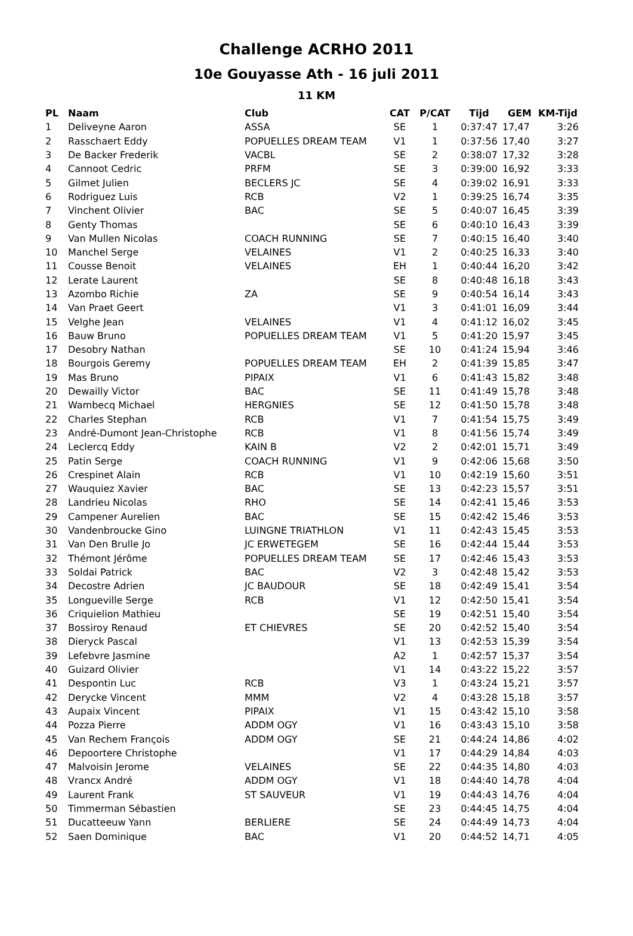Challenge ACRHO 2011
10e Gouyasse Ath - 16 juli 2011
11 KM
| PL | Naam | Club | CAT | P/CAT | Tijd | GEM | KM-Tijd |
| --- | --- | --- | --- | --- | --- | --- | --- |
| 1 | Deliveyne Aaron | ASSA | SE | 1 | 0:37:47 | 17,47 | 3:26 |
| 2 | Rasschaert Eddy | POPUELLES DREAM TEAM | V1 | 1 | 0:37:56 | 17,40 | 3:27 |
| 3 | De Backer Frederik | VACBL | SE | 2 | 0:38:07 | 17,32 | 3:28 |
| 4 | Cannoot Cedric | PRFM | SE | 3 | 0:39:00 | 16,92 | 3:33 |
| 5 | Gilmet Julien | BECLERS JC | SE | 4 | 0:39:02 | 16,91 | 3:33 |
| 6 | Rodriguez Luis | RCB | V2 | 1 | 0:39:25 | 16,74 | 3:35 |
| 7 | Vinchent Olivier | BAC | SE | 5 | 0:40:07 | 16,45 | 3:39 |
| 8 | Genty Thomas | | SE | 6 | 0:40:10 | 16,43 | 3:39 |
| 9 | Van Mullen Nicolas | COACH RUNNING | SE | 7 | 0:40:15 | 16,40 | 3:40 |
| 10 | Manchel Serge | VELAINES | V1 | 2 | 0:40:25 | 16,33 | 3:40 |
| 11 | Cousse Benoit | VELAINES | EH | 1 | 0:40:44 | 16,20 | 3:42 |
| 12 | Lerate Laurent | | SE | 8 | 0:40:48 | 16,18 | 3:43 |
| 13 | Azombo Richie | ZA | SE | 9 | 0:40:54 | 16,14 | 3:43 |
| 14 | Van Praet Geert | | V1 | 3 | 0:41:01 | 16,09 | 3:44 |
| 15 | Velghe Jean | VELAINES | V1 | 4 | 0:41:12 | 16,02 | 3:45 |
| 16 | Bauw Bruno | POPUELLES DREAM TEAM | V1 | 5 | 0:41:20 | 15,97 | 3:45 |
| 17 | Desobry Nathan | | SE | 10 | 0:41:24 | 15,94 | 3:46 |
| 18 | Bourgois Geremy | POPUELLES DREAM TEAM | EH | 2 | 0:41:39 | 15,85 | 3:47 |
| 19 | Mas Bruno | PIPAIX | V1 | 6 | 0:41:43 | 15,82 | 3:48 |
| 20 | Dewailly Victor | BAC | SE | 11 | 0:41:49 | 15,78 | 3:48 |
| 21 | Wambecq Michael | HERGNIES | SE | 12 | 0:41:50 | 15,78 | 3:48 |
| 22 | Charles Stephan | RCB | V1 | 7 | 0:41:54 | 15,75 | 3:49 |
| 23 | André-Dumont Jean-Christophe | RCB | V1 | 8 | 0:41:56 | 15,74 | 3:49 |
| 24 | Leclercq Eddy | KAIN B | V2 | 2 | 0:42:01 | 15,71 | 3:49 |
| 25 | Patin Serge | COACH RUNNING | V1 | 9 | 0:42:06 | 15,68 | 3:50 |
| 26 | Crespinet Alain | RCB | V1 | 10 | 0:42:19 | 15,60 | 3:51 |
| 27 | Wauquiez Xavier | BAC | SE | 13 | 0:42:23 | 15,57 | 3:51 |
| 28 | Landrieu Nicolas | RHO | SE | 14 | 0:42:41 | 15,46 | 3:53 |
| 29 | Campener Aurelien | BAC | SE | 15 | 0:42:42 | 15,46 | 3:53 |
| 30 | Vandenbroucke Gino | LUINGNE TRIATHLON | V1 | 11 | 0:42:43 | 15,45 | 3:53 |
| 31 | Van Den Brulle Jo | JC ERWETEGEM | SE | 16 | 0:42:44 | 15,44 | 3:53 |
| 32 | Thémont Jérôme | POPUELLES DREAM TEAM | SE | 17 | 0:42:46 | 15,43 | 3:53 |
| 33 | Soldai Patrick | BAC | V2 | 3 | 0:42:48 | 15,42 | 3:53 |
| 34 | Decostre Adrien | JC BAUDOUR | SE | 18 | 0:42:49 | 15,41 | 3:54 |
| 35 | Longueville Serge | RCB | V1 | 12 | 0:42:50 | 15,41 | 3:54 |
| 36 | Criquielion Mathieu | | SE | 19 | 0:42:51 | 15,40 | 3:54 |
| 37 | Bossiroy Renaud | ET CHIEVRES | SE | 20 | 0:42:52 | 15,40 | 3:54 |
| 38 | Dieryck Pascal | | V1 | 13 | 0:42:53 | 15,39 | 3:54 |
| 39 | Lefebvre Jasmine | | A2 | 1 | 0:42:57 | 15,37 | 3:54 |
| 40 | Guizard Olivier | | V1 | 14 | 0:43:22 | 15,22 | 3:57 |
| 41 | Despontin Luc | RCB | V3 | 1 | 0:43:24 | 15,21 | 3:57 |
| 42 | Derycke Vincent | MMM | V2 | 4 | 0:43:28 | 15,18 | 3:57 |
| 43 | Aupaix Vincent | PIPAIX | V1 | 15 | 0:43:42 | 15,10 | 3:58 |
| 44 | Pozza Pierre | ADDM OGY | V1 | 16 | 0:43:43 | 15,10 | 3:58 |
| 45 | Van Rechem François | ADDM OGY | SE | 21 | 0:44:24 | 14,86 | 4:02 |
| 46 | Depoortere Christophe | | V1 | 17 | 0:44:29 | 14,84 | 4:03 |
| 47 | Malvoisin Jerome | VELAINES | SE | 22 | 0:44:35 | 14,80 | 4:03 |
| 48 | Vrancx André | ADDM OGY | V1 | 18 | 0:44:40 | 14,78 | 4:04 |
| 49 | Laurent Frank | ST SAUVEUR | V1 | 19 | 0:44:43 | 14,76 | 4:04 |
| 50 | Timmerman Sébastien | | SE | 23 | 0:44:45 | 14,75 | 4:04 |
| 51 | Ducatteeuw Yann | BERLIERE | SE | 24 | 0:44:49 | 14,73 | 4:04 |
| 52 | Saen Dominique | BAC | V1 | 20 | 0:44:52 | 14,71 | 4:05 |